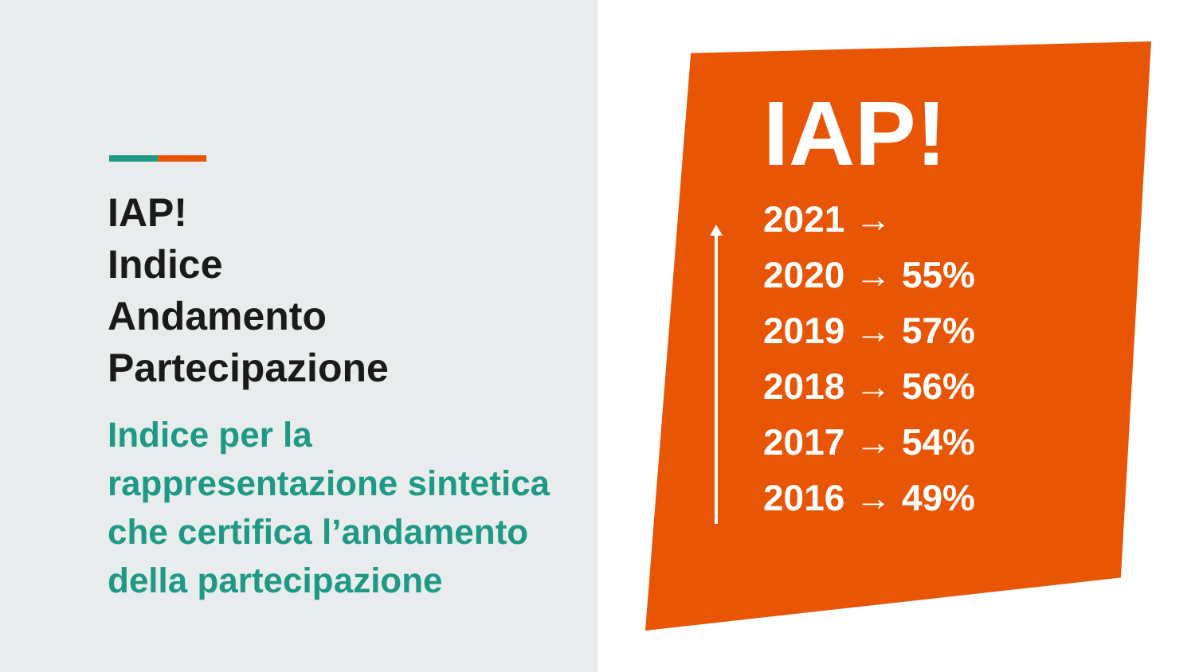IAP!
Indice
Andamento
Partecipazione
Indice per la rappresentazione sintetica che certifica l’andamento della partecipazione
IAP!
2021 →
2020 → 55%
2019 → 57%
2018 → 56%
2017 → 54%
2016 → 49%